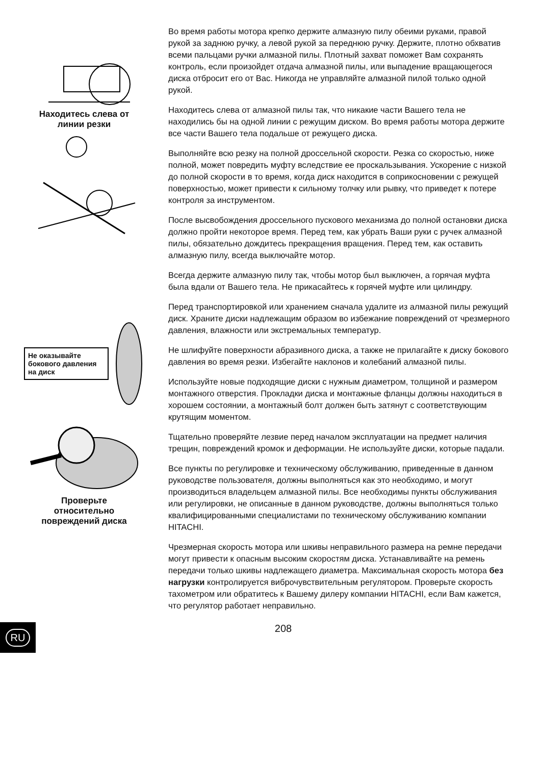Находитесь слева от
линии резки
Не оказывайте бокового давления на диск
Проверьте
относительно
повреждений диска
Во время работы мотора крепко держите алмазную пилу обеими руками, правой рукой за заднюю ручку, а левой рукой за переднюю ручку. Держите, плотно обхватив всеми пальцами ручки алмазной пилы. Плотный захват поможет Вам сохранять контроль, если произойдет отдача алмазной пилы, или выпадение вращающегося диска отбросит его от Вас. Никогда не управляйте алмазной пилой только одной рукой.
Находитесь слева от алмазной пилы так, что никакие части Вашего тела не находились бы на одной линии с режущим диском. Во время работы мотора держите все части Вашего тела подальше от режущего диска.
Выполняйте всю резку на полной дроссельной скорости. Резка со скоростью, ниже полной, может повредить муфту вследствие ее проскальзывания. Ускорение с низкой до полной скорости в то время, когда диск находится в соприкосновении с режущей поверхностью, может привести к сильному толчку или рывку, что приведет к потере контроля за инструментом.
После высвобождения дроссельного пускового механизма до полной остановки диска должно пройти некоторое время. Перед тем, как убрать Ваши руки с ручек алмазной пилы, обязательно дождитесь прекращения вращения. Перед тем, как оставить алмазную пилу, всегда выключайте мотор.
Всегда держите алмазную пилу так, чтобы мотор был выключен, а горячая муфта была вдали от Вашего тела. Не прикасайтесь к горячей муфте или цилиндру.
Перед транспортировкой или хранением сначала удалите из алмазной пилы режущий диск. Храните диски надлежащим образом во избежание повреждений от чрезмерного давления, влажности или экстремальных температур.
Не шлифуйте поверхности абразивного диска, а также не прилагайте к диску бокового давления во время резки. Избегайте наклонов и колебаний алмазной пилы.
Используйте новые подходящие диски с нужным диаметром, толщиной и размером монтажного отверстия. Прокладки диска и монтажные фланцы должны находиться в хорошем состоянии, а монтажный болт должен быть затянут с соответствующим крутящим моментом.
Тщательно проверяйте лезвие перед началом эксплуатации на предмет наличия трещин, повреждений кромок и деформации. Не используйте диски, которые падали.
Все пункты по регулировке и техническому обслуживанию, приведенные в данном руководстве пользователя, должны выполняться как это необходимо, и могут производиться владельцем алмазной пилы. Все необходимы пункты обслуживания или регулировки, не описанные в данном руководстве, должны выполняться только квалифицированными специалистами по техническому обслуживанию компании HITACHI.
Чрезмерная скорость мотора или шкивы неправильного размера на ремне передачи могут привести к опасным высоким скоростям диска. Устанавливайте на ремень передачи только шкивы надлежащего диаметра. Максимальная скорость мотора без нагрузки контролируется виброчувствительным регулятором. Проверьте скорость тахометром или обратитесь к Вашему дилеру компании HITACHI, если Вам кажется, что регулятор работает неправильно.
208
RU